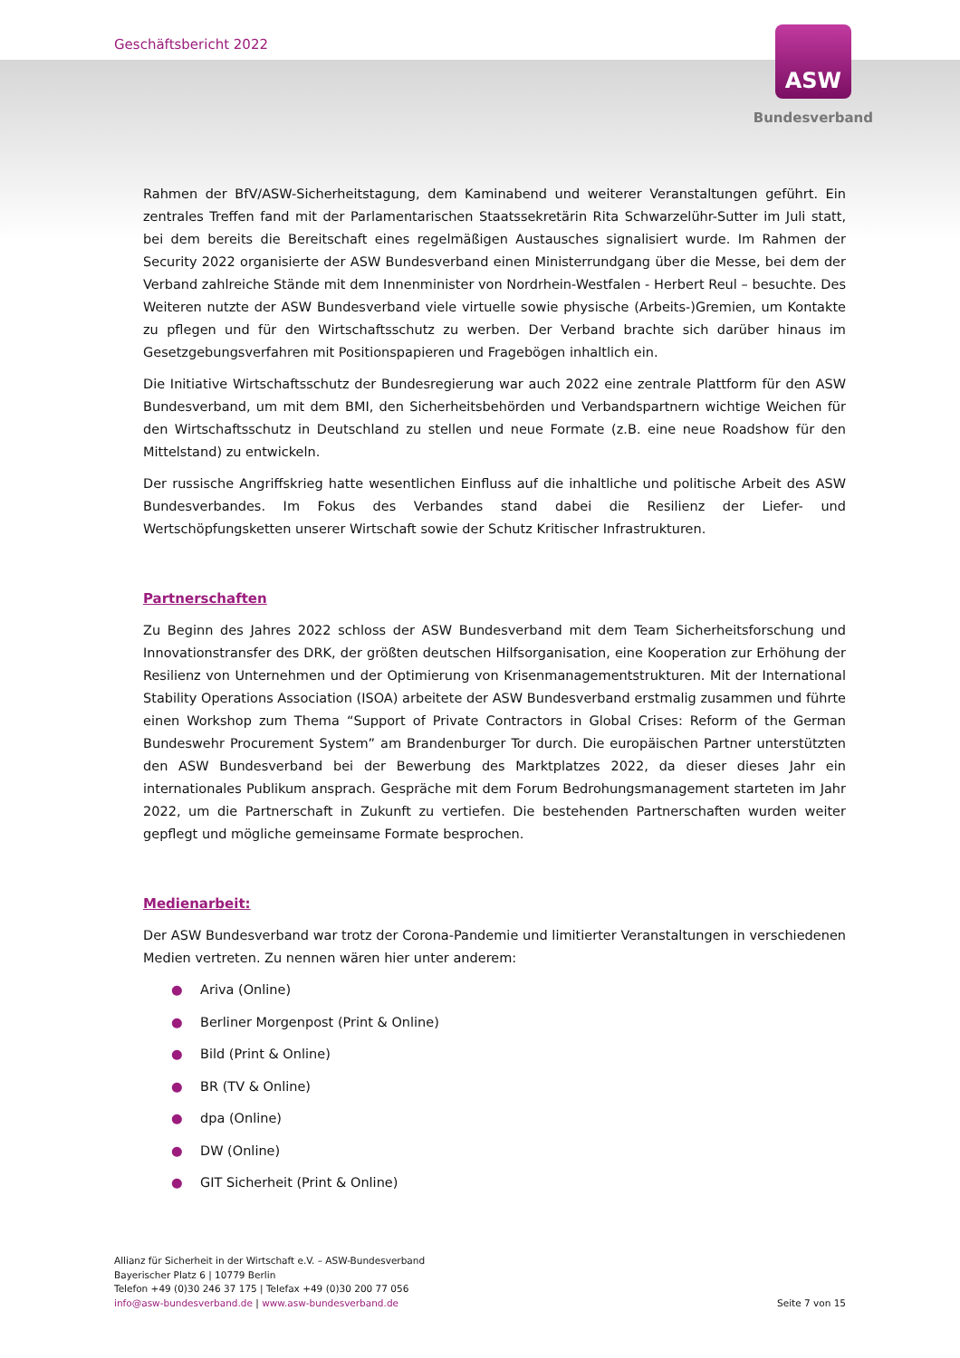Geschäftsbericht 2022
ASW
Bundesverband
Rahmen der BfV/ASW-Sicherheitstagung, dem Kaminabend und weiterer Veranstaltungen geführt. Ein zentrales Treffen fand mit der Parlamentarischen Staatssekretärin Rita Schwarzelühr-Sutter im Juli statt, bei dem bereits die Bereitschaft eines regelmäßigen Austausches signalisiert wurde. Im Rahmen der Security 2022 organisierte der ASW Bundesverband einen Ministerrundgang über die Messe, bei dem der Verband zahlreiche Stände mit dem Innenminister von Nordrhein-Westfalen - Herbert Reul – besuchte. Des Weiteren nutzte der ASW Bundesverband viele virtuelle sowie physische (Arbeits-)Gremien, um Kontakte zu pflegen und für den Wirtschaftsschutz zu werben. Der Verband brachte sich darüber hinaus im Gesetzgebungsverfahren mit Positionspapieren und Fragebögen inhaltlich ein.
Die Initiative Wirtschaftsschutz der Bundesregierung war auch 2022 eine zentrale Plattform für den ASW Bundesverband, um mit dem BMI, den Sicherheitsbehörden und Verbandspartnern wichtige Weichen für den Wirtschaftsschutz in Deutschland zu stellen und neue Formate (z.B. eine neue Roadshow für den Mittelstand) zu entwickeln.
Der russische Angriffskrieg hatte wesentlichen Einfluss auf die inhaltliche und politische Arbeit des ASW Bundesverbandes. Im Fokus des Verbandes stand dabei die Resilienz der Liefer- und Wertschöpfungsketten unserer Wirtschaft sowie der Schutz Kritischer Infrastrukturen.
Partnerschaften
Zu Beginn des Jahres 2022 schloss der ASW Bundesverband mit dem Team Sicherheitsforschung und Innovationstransfer des DRK, der größten deutschen Hilfsorganisation, eine Kooperation zur Erhöhung der Resilienz von Unternehmen und der Optimierung von Krisenmanagementstrukturen. Mit der International Stability Operations Association (ISOA) arbeitete der ASW Bundesverband erstmalig zusammen und führte einen Workshop zum Thema “Support of Private Contractors in Global Crises: Reform of the German Bundeswehr Procurement System” am Brandenburger Tor durch. Die europäischen Partner unterstützten den ASW Bundesverband bei der Bewerbung des Marktplatzes 2022, da dieser dieses Jahr ein internationales Publikum ansprach. Gespräche mit dem Forum Bedrohungsmanagement starteten im Jahr 2022, um die Partnerschaft in Zukunft zu vertiefen. Die bestehenden Partnerschaften wurden weiter gepflegt und mögliche gemeinsame Formate besprochen.
Medienarbeit:
Der ASW Bundesverband war trotz der Corona-Pandemie und limitierter Veranstaltungen in verschiedenen Medien vertreten. Zu nennen wären hier unter anderem:
● Ariva (Online)
● Berliner Morgenpost (Print & Online)
● Bild (Print & Online)
● BR (TV & Online)
● dpa (Online)
● DW (Online)
● GIT Sicherheit (Print & Online)
Allianz für Sicherheit in der Wirtschaft e.V. – ASW-Bundesverband
Bayerischer Platz 6 | 10779 Berlin
Telefon +49 (0)30 246 37 175 | Telefax +49 (0)30 200 77 056
info@asw-bundesverband.de | www.asw-bundesverband.de
Seite 7 von 15